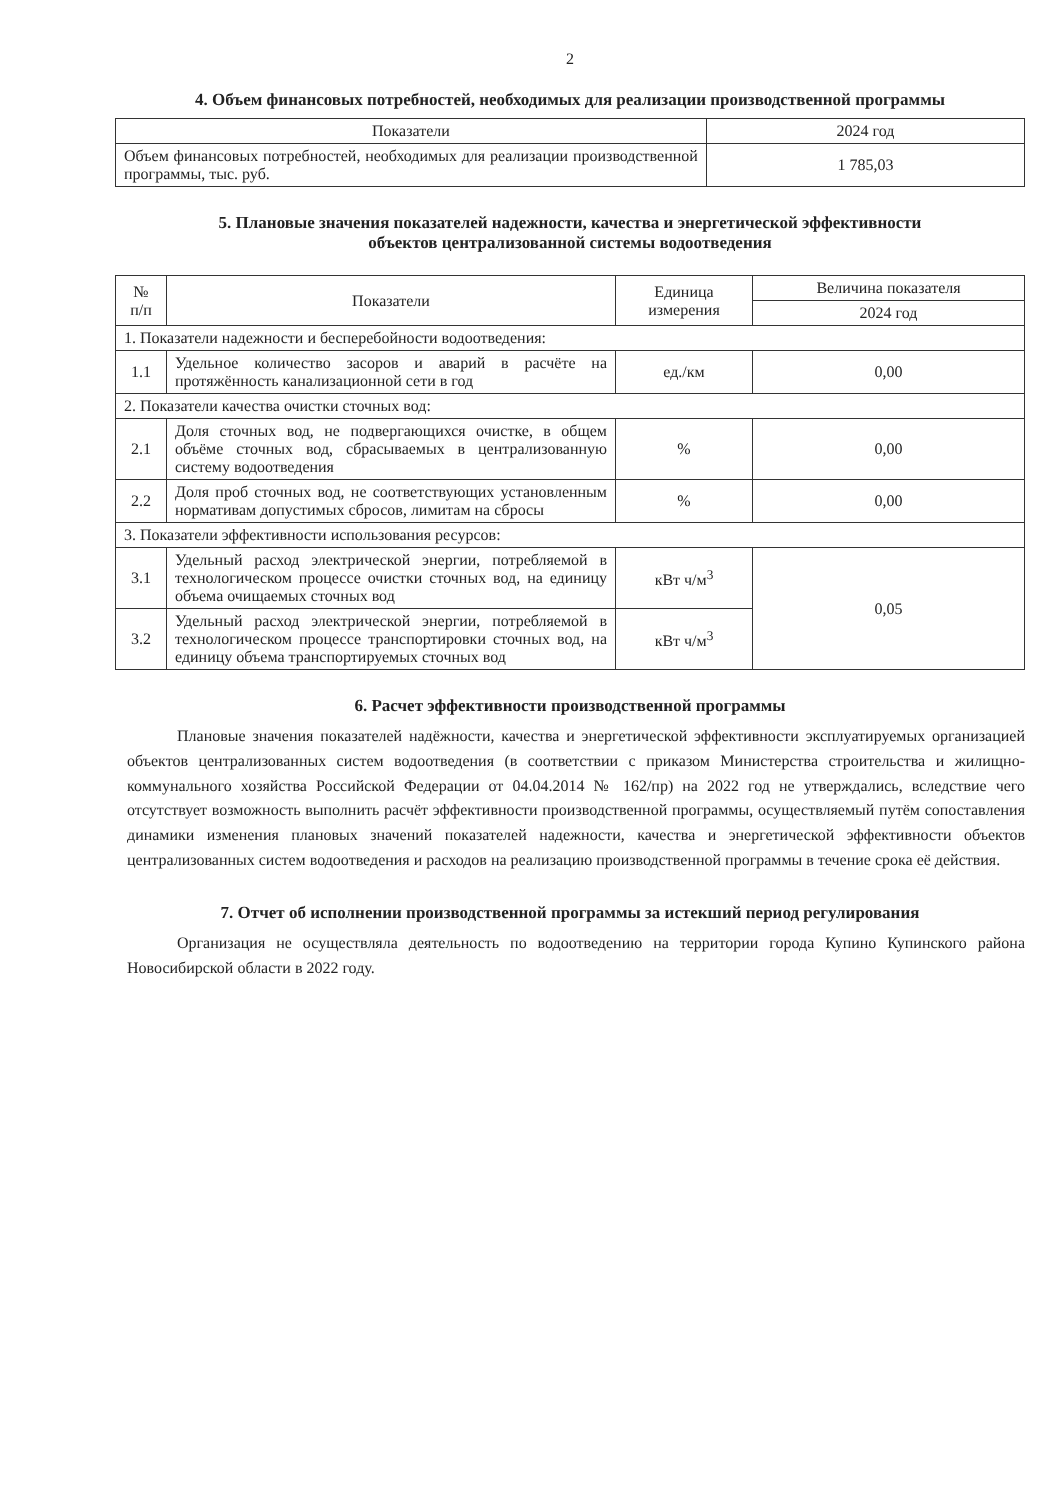2
4. Объем финансовых потребностей, необходимых для реализации производственной программы
| Показатели | 2024 год |
| --- | --- |
| Объем финансовых потребностей, необходимых для реализации производственной программы, тыс. руб. | 1 785,03 |
5. Плановые значения показателей надежности, качества и энергетической эффективности
объектов централизованной системы водоотведения
| № п/п | Показатели | Единица измерения | Величина показателя |
| --- | --- | --- | --- |
| | | | 2024 год |
| 1. Показатели надежности и бесперебойности водоотведения: | | | |
| 1.1 | Удельное количество засоров и аварий в расчёте на протяжённость канализационной сети в год | ед./км | 0,00 |
| 2. Показатели качества очистки сточных вод: | | | |
| 2.1 | Доля сточных вод, не подвергающихся очистке, в общем объёме сточных вод, сбрасываемых в централизованную систему водоотведения | % | 0,00 |
| 2.2 | Доля проб сточных вод, не соответствующих установленным нормативам допустимых сбросов, лимитам на сбросы | % | 0,00 |
| 3. Показатели эффективности использования ресурсов: | | | |
| 3.1 | Удельный расход электрической энергии, потребляемой в технологическом процессе очистки сточных вод, на единицу объема очищаемых сточных вод | кВт ч/м<sup>3</sup> | 0,05 |
| 3.2 | Удельный расход электрической энергии, потребляемой в технологическом процессе транспортировки сточных вод, на единицу объема транспортируемых сточных вод | кВт ч/м<sup>3</sup> | |
6. Расчет эффективности производственной программы
Плановые значения показателей надёжности, качества и энергетической эффективности эксплуатируемых организацией объектов централизованных систем водоотведения (в соответствии с приказом Министерства строительства и жилищно-коммунального хозяйства Российской Федерации от 04.04.2014 № 162/пр) на 2022 год не утверждались, вследствие чего отсутствует возможность выполнить расчёт эффективности производственной программы, осуществляемый путём сопоставления динамики изменения плановых значений показателей надежности, качества и энергетической эффективности объектов централизованных систем водоотведения и расходов на реализацию производственной программы в течение срока её действия.
7. Отчет об исполнении производственной программы за истекший период регулирования
Организация не осуществляла деятельность по водоотведению на территории города Купино Купинского района Новосибирской области в 2022 году.